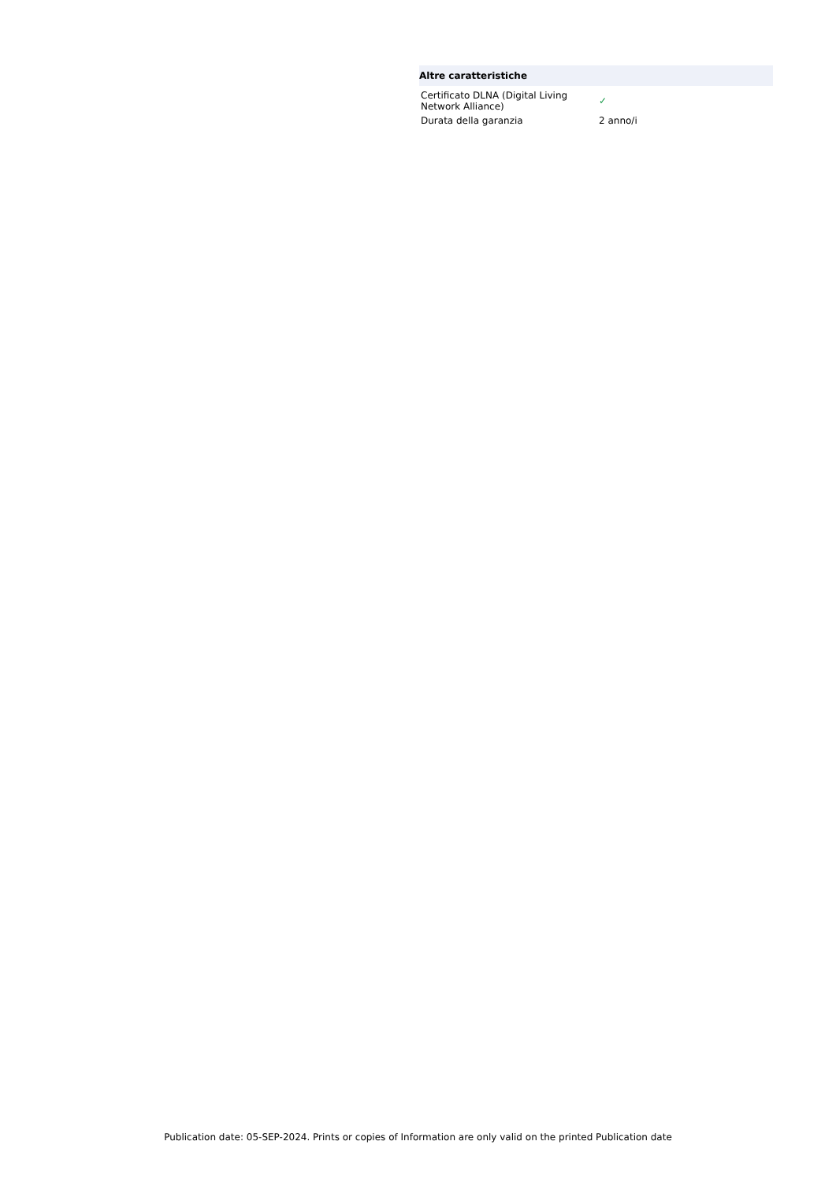Altre caratteristiche
| Certificato DLNA (Digital Living Network Alliance) | ✓ |
| Durata della garanzia | 2 anno/i |
Publication date: 05-SEP-2024. Prints or copies of Information are only valid on the printed Publication date